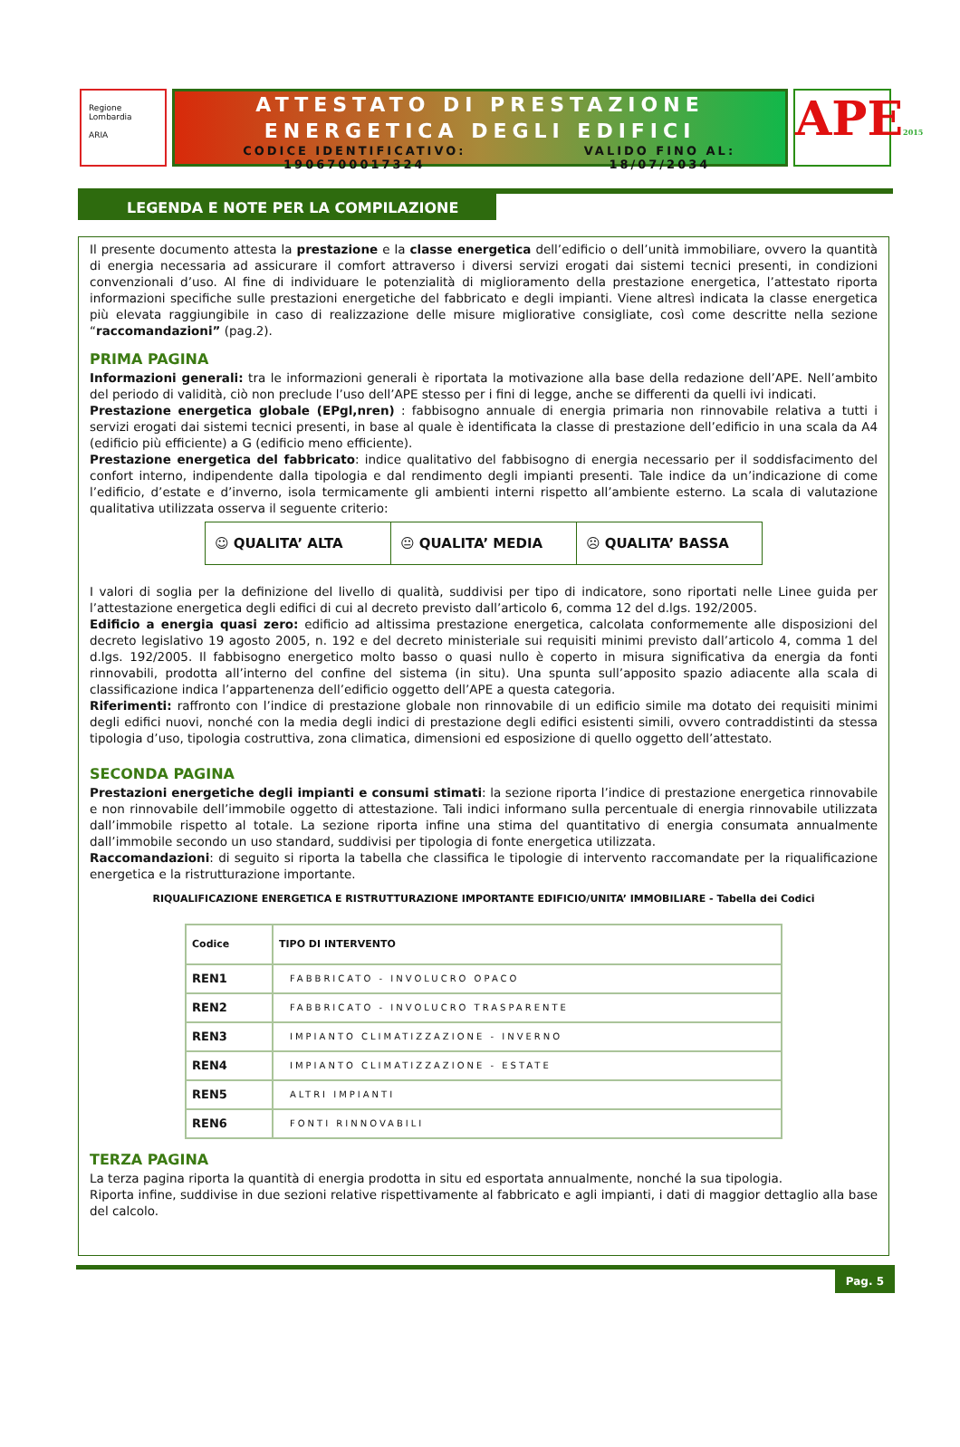Regione Lombardia
ARIA
ATTESTATO DI PRESTAZIONE
ENERGETICA DEGLI EDIFICI
CODICE IDENTIFICATIVO: 1906700017324 VALIDO FINO AL: 18/07/2034
APE2015
LEGENDA E NOTE PER LA COMPILAZIONE
Il presente documento attesta la prestazione e la classe energetica dell’edificio o dell’unità immobiliare, ovvero la quantità di energia necessaria ad assicurare il comfort attraverso i diversi servizi erogati dai sistemi tecnici presenti, in condizioni convenzionali d’uso. Al fine di individuare le potenzialità di miglioramento della prestazione energetica, l’attestato riporta informazioni specifiche sulle prestazioni energetiche del fabbricato e degli impianti. Viene altresì indicata la classe energetica più elevata raggiungibile in caso di realizzazione delle misure migliorative consigliate, così come descritte nella sezione “raccomandazioni” (pag.2).
PRIMA PAGINA
Informazioni generali: tra le informazioni generali è riportata la motivazione alla base della redazione dell’APE. Nell’ambito del periodo di validità, ciò non preclude l’uso dell’APE stesso per i fini di legge, anche se differenti da quelli ivi indicati.
Prestazione energetica globale (EPgl,nren) : fabbisogno annuale di energia primaria non rinnovabile relativa a tutti i servizi erogati dai sistemi tecnici presenti, in base al quale è identificata la classe di prestazione dell’edificio in una scala da A4 (edificio più efficiente) a G (edificio meno efficiente).
Prestazione energetica del fabbricato: indice qualitativo del fabbisogno di energia necessario per il soddisfacimento del confort interno, indipendente dalla tipologia e dal rendimento degli impianti presenti. Tale indice da un’indicazione di come l’edificio, d’estate e d’inverno, isola termicamente gli ambienti interni rispetto all’ambiente esterno. La scala di valutazione qualitativa utilizzata osserva il seguente criterio:
☺ QUALITA’ ALTA 😐 QUALITA’ MEDIA ☹ QUALITA’ BASSA
I valori di soglia per la definizione del livello di qualità, suddivisi per tipo di indicatore, sono riportati nelle Linee guida per l’attestazione energetica degli edifici di cui al decreto previsto dall’articolo 6, comma 12 del d.lgs. 192/2005.
Edificio a energia quasi zero: edificio ad altissima prestazione energetica, calcolata conformemente alle disposizioni del decreto legislativo 19 agosto 2005, n. 192 e del decreto ministeriale sui requisiti minimi previsto dall’articolo 4, comma 1 del d.lgs. 192/2005. Il fabbisogno energetico molto basso o quasi nullo è coperto in misura significativa da energia da fonti rinnovabili, prodotta all’interno del confine del sistema (in situ). Una spunta sull’apposito spazio adiacente alla scala di classificazione indica l’appartenenza dell’edificio oggetto dell’APE a questa categoria.
Riferimenti: raffronto con l’indice di prestazione globale non rinnovabile di un edificio simile ma dotato dei requisiti minimi degli edifici nuovi, nonché con la media degli indici di prestazione degli edifici esistenti simili, ovvero contraddistinti da stessa tipologia d’uso, tipologia costruttiva, zona climatica, dimensioni ed esposizione di quello oggetto dell’attestato.
SECONDA PAGINA
Prestazioni energetiche degli impianti e consumi stimati: la sezione riporta l’indice di prestazione energetica rinnovabile e non rinnovabile dell’immobile oggetto di attestazione. Tali indici informano sulla percentuale di energia rinnovabile utilizzata dall’immobile rispetto al totale. La sezione riporta infine una stima del quantitativo di energia consumata annualmente dall’immobile secondo un uso standard, suddivisi per tipologia di fonte energetica utilizzata.
Raccomandazioni: di seguito si riporta la tabella che classifica le tipologie di intervento raccomandate per la riqualificazione energetica e la ristrutturazione importante.
RIQUALIFICAZIONE ENERGETICA E RISTRUTTURAZIONE IMPORTANTE EDIFICIO/UNITA’ IMMOBILIARE - Tabella dei Codici
| Codice | TIPO DI INTERVENTO |
| --- | --- |
| REN1 | FABBRICATO - INVOLUCRO OPACO |
| REN2 | FABBRICATO - INVOLUCRO TRASPARENTE |
| REN3 | IMPIANTO CLIMATIZZAZIONE - INVERNO |
| REN4 | IMPIANTO CLIMATIZZAZIONE - ESTATE |
| REN5 | ALTRI IMPIANTI |
| REN6 | FONTI RINNOVABILI |
TERZA PAGINA
La terza pagina riporta la quantità di energia prodotta in situ ed esportata annualmente, nonché la sua tipologia.
Riporta infine, suddivise in due sezioni relative rispettivamente al fabbricato e agli impianti, i dati di maggior dettaglio alla base del calcolo.
Pag. 5